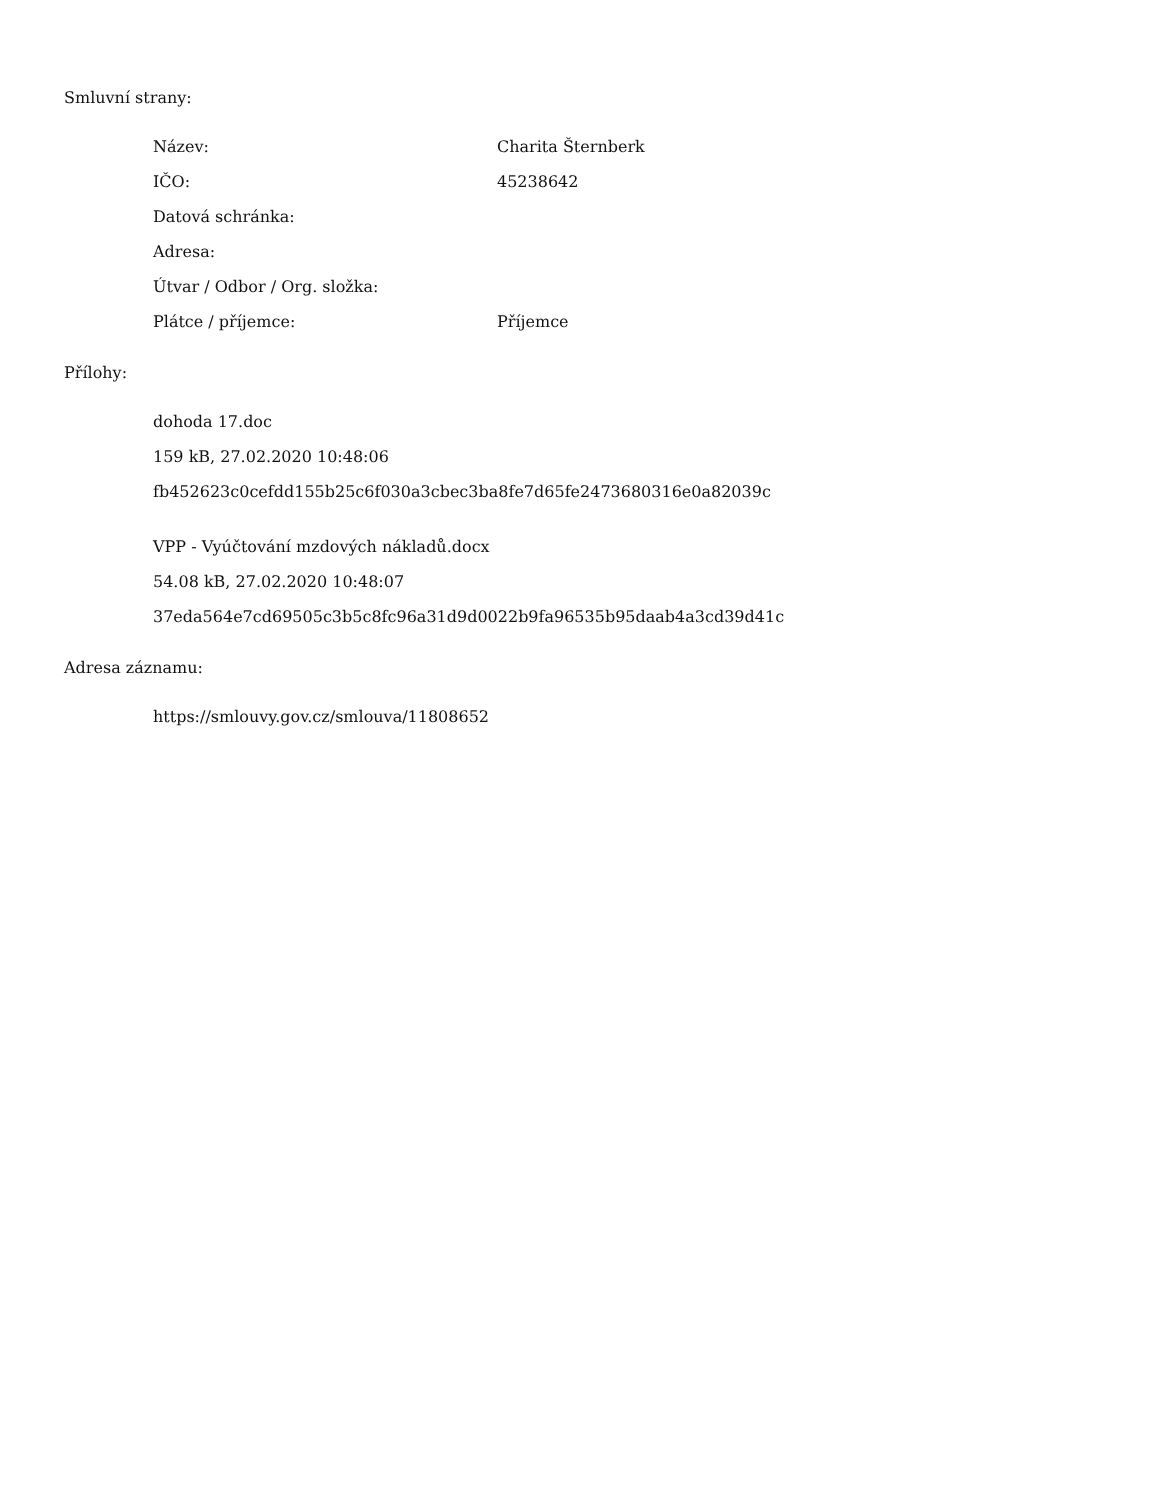Smluvní strany:
Název: Charita Šternberk
IČO: 45238642
Datová schránka:
Adresa:
Útvar / Odbor / Org. složka:
Plátce / příjemce: Příjemce
Přílohy:
dohoda 17.doc
159 kB, 27.02.2020 10:48:06
fb452623c0cefdd155b25c6f030a3cbec3ba8fe7d65fe2473680316e0a82039c
VPP - Vyúčtování mzdových nákladů.docx
54.08 kB, 27.02.2020 10:48:07
37eda564e7cd69505c3b5c8fc96a31d9d0022b9fa96535b95daab4a3cd39d41c
Adresa záznamu:
https://smlouvy.gov.cz/smlouva/11808652